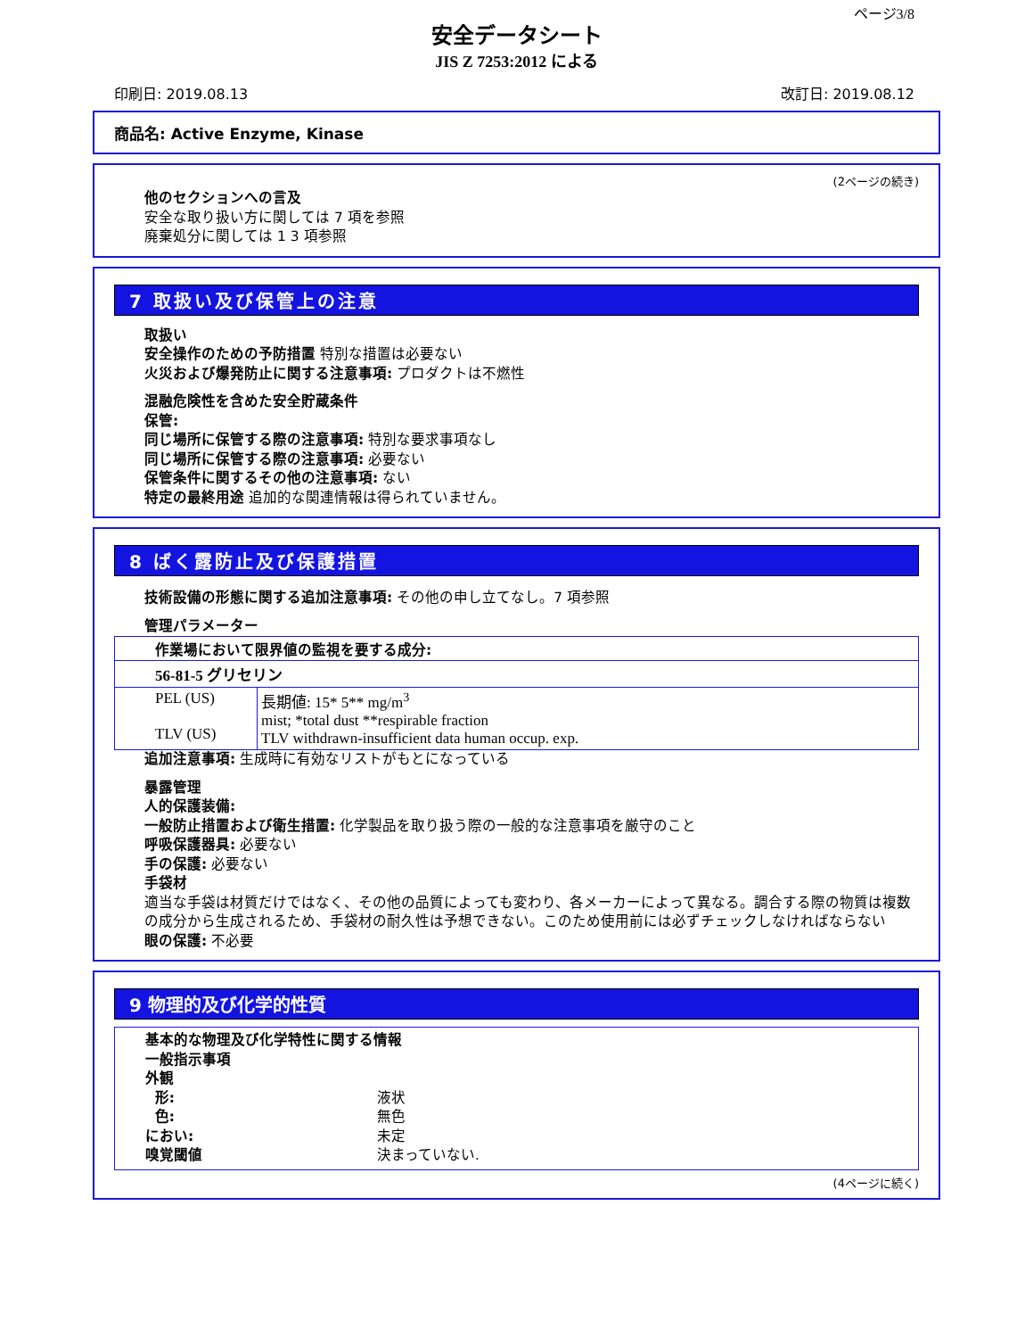ページ3/8
安全データシート
JIS Z 7253:2012 による
印刷日: 2019.08.13 改訂日: 2019.08.12
商品名: Active Enzyme, Kinase
(2ページの続き)
他のセクションへの言及
安全な取り扱い方に関しては 7 項を参照
廃棄処分に関しては 1 3 項参照
7 取扱い及び保管上の注意
取扱い
安全操作のための予防措置 特別な措置は必要ない
火災および爆発防止に関する注意事項: プロダクトは不燃性
混融危険性を含めた安全貯蔵条件
保管:
同じ場所に保管する際の注意事項: 特別な要求事項なし
同じ場所に保管する際の注意事項: 必要ない
保管条件に関するその他の注意事項: ない
特定の最終用途 追加的な関連情報は得られていません。
8 ばく露防止及び保護措置
技術設備の形態に関する追加注意事項: その他の申し立てなし。7 項参照
管理パラメーター
| 作業場において限界値の監視を要する成分: | |
| 56-81-5 グリセリン | |
| PEL (US) TLV (US) | 長期値: 15* 5** mg/m<sup>3</sup> mist; *total dust **respirable fraction TLV withdrawn-insufficient data human occup. exp. |
追加注意事項: 生成時に有効なリストがもとになっている
暴露管理
人的保護装備:
一般防止措置および衛生措置: 化学製品を取り扱う際の一般的な注意事項を厳守のこと
呼吸保護器具: 必要ない
手の保護: 必要ない
手袋材
適当な手袋は材質だけではなく、その他の品質によっても変わり、各メーカーによって異なる。調合する際の物質は複数の成分から生成されるため、手袋材の耐久性は予想できない。このため使用前には必ずチェックしなければならない
眼の保護: 不必要
9 物理的及び化学的性質
基本的な物理及び化学特性に関する情報
一般指示事項
外観
形: 液状
色: 無色
におい: 未定
嗅覚閾値 決まっていない.
(4ページに続く)